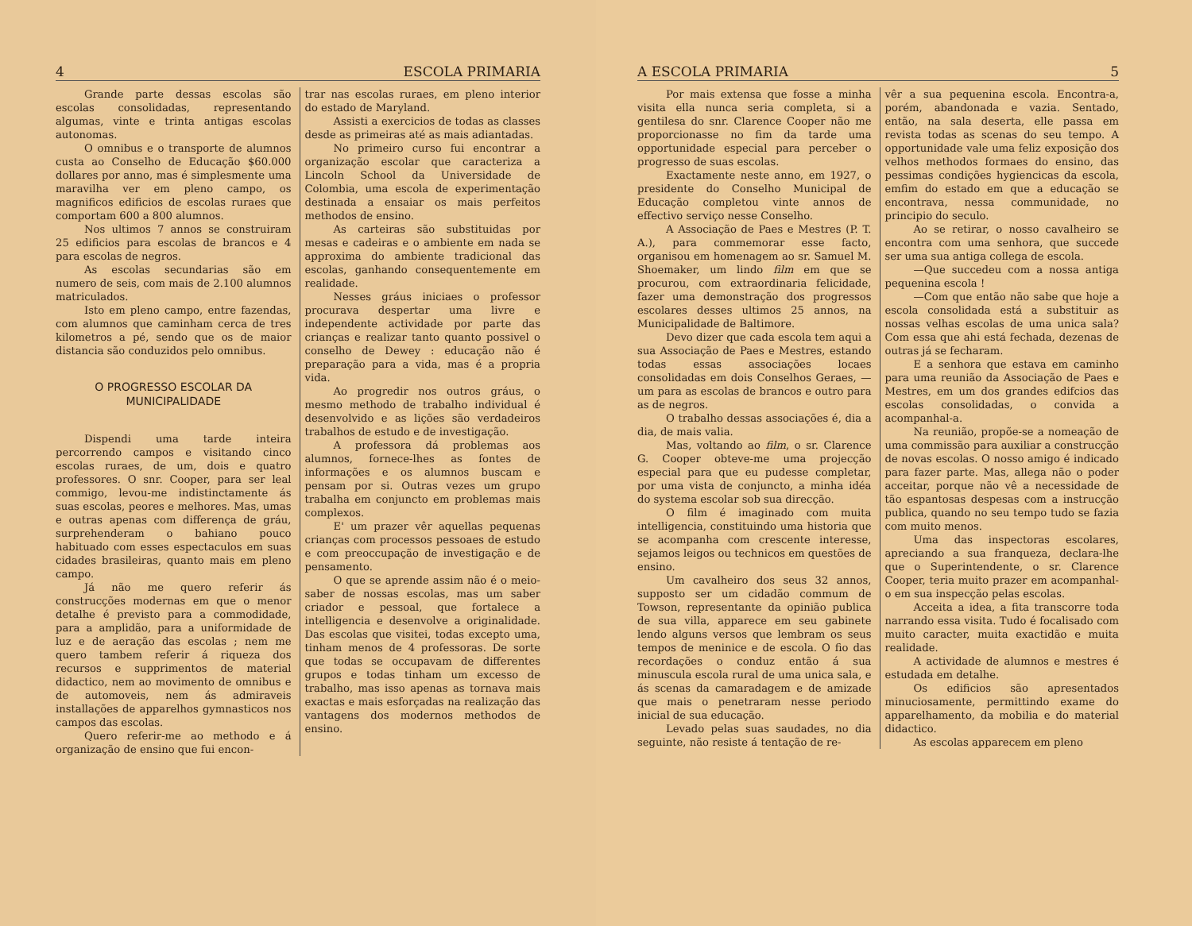4 ESCOLA PRIMARIA
Grande parte dessas escolas são escolas consolidadas, representando algumas, vinte e trinta antigas escolas autonomas.
O omnibus e o transporte de alumnos custa ao Conselho de Educação $60.000 dollares por anno, mas é simplesmente uma maravilha ver em pleno campo, os magnificos edificios de escolas ruraes que comportam 600 a 800 alumnos.
Nos ultimos 7 annos se construiram 25 edificios para escolas de brancos e 4 para escolas de negros.
As escolas secundarias são em numero de seis, com mais de 2.100 alumnos matriculados.
Isto em pleno campo, entre fazendas, com alumnos que caminham cerca de tres kilometros a pé, sendo que os de maior distancia são conduzidos pelo omnibus.
O PROGRESSO ESCOLAR DA
MUNICIPALIDADE
Dispendi uma tarde inteira percorrendo campos e visitando cinco escolas ruraes, de um, dois e quatro professores. O snr. Cooper, para ser leal commigo, levou-me indistinctamente ás suas escolas, peores e melhores. Mas, umas e outras apenas com differença de gráu, surprehenderam o bahiano pouco habituado com esses espectaculos em suas cidades brasileiras, quanto mais em pleno campo.
Já não me quero referir ás construcções modernas em que o menor detalhe é previsto para a commodidade, para a amplidão, para a uniformidade de luz e de aeração das escolas ; nem me quero tambem referir á riqueza dos recursos e supprimentos de material didactico, nem ao movimento de omnibus e de automoveis, nem ás admiraveis installações de apparelhos gymnasticos nos campos das escolas.
Quero referir-me ao methodo e á organização de ensino que fui encon-
trar nas escolas ruraes, em pleno interior do estado de Maryland.
Assisti a exercicios de todas as classes desde as primeiras até as mais adiantadas.
No primeiro curso fui encontrar a organização escolar que caracteriza a Lincoln School da Universidade de Colombia, uma escola de experimentação destinada a ensaiar os mais perfeitos methodos de ensino.
As carteiras são substituidas por mesas e cadeiras e o ambiente em nada se approxima do ambiente tradicional das escolas, ganhando consequentemente em realidade.
Nesses gráus iniciaes o professor procurava despertar uma livre e independente actividade por parte das crianças e realizar tanto quanto possivel o conselho de Dewey : educação não é preparação para a vida, mas é a propria vida.
Ao progredir nos outros gráus, o mesmo methodo de trabalho individual é desenvolvido e as lições são verdadeiros trabalhos de estudo e de investigação.
A professora dá problemas aos alumnos, fornece-lhes as fontes de informações e os alumnos buscam e pensam por si. Outras vezes um grupo trabalha em conjuncto em problemas mais complexos.
E' um prazer vêr aquellas pequenas crianças com processos pessoaes de estudo e com preoccupação de investigação e de pensamento.
O que se aprende assim não é o meio-saber de nossas escolas, mas um saber criador e pessoal, que fortalece a intelligencia e desenvolve a originalidade. Das escolas que visitei, todas excepto uma, tinham menos de 4 professoras. De sorte que todas se occupavam de differentes grupos e todas tinham um excesso de trabalho, mas isso apenas as tornava mais exactas e mais esforçadas na realização das vantagens dos modernos methodos de ensino.
A ESCOLA PRIMARIA 5
Por mais extensa que fosse a minha visita ella nunca seria completa, si a gentilesa do snr. Clarence Cooper não me proporcionasse no fim da tarde uma opportunidade especial para perceber o progresso de suas escolas.
Exactamente neste anno, em 1927, o presidente do Conselho Municipal de Educação completou vinte annos de effectivo serviço nesse Conselho.
A Associação de Paes e Mestres (P. T. A.), para commemorar esse facto, organisou em homenagem ao sr. Samuel M. Shoemaker, um lindo film em que se procurou, com extraordinaria felicidade, fazer uma demonstração dos progressos escolares desses ultimos 25 annos, na Municipalidade de Baltimore.
Devo dizer que cada escola tem aqui a sua Associação de Paes e Mestres, estando todas essas associações locaes consolidadas em dois Conselhos Geraes, —um para as escolas de brancos e outro para as de negros.
O trabalho dessas associações é, dia a dia, de mais valia.
Mas, voltando ao film, o sr. Clarence G. Cooper obteve-me uma projecção especial para que eu pudesse completar, por uma vista de conjuncto, a minha idéa do systema escolar sob sua direcção.
O film é imaginado com muita intelligencia, constituindo uma historia que se acompanha com crescente interesse, sejamos leigos ou technicos em questões de ensino.
Um cavalheiro dos seus 32 annos, supposto ser um cidadão commum de Towson, representante da opinião publica de sua villa, apparece em seu gabinete lendo alguns versos que lembram os seus tempos de meninice e de escola. O fio das recordações o conduz então á sua minuscula escola rural de uma unica sala, e ás scenas da camaradagem e de amizade que mais o penetraram nesse periodo inicial de sua educação.
Levado pelas suas saudades, no dia seguinte, não resiste á tentação de re-
vêr a sua pequenina escola. Encontra-a, porém, abandonada e vazia. Sentado, então, na sala deserta, elle passa em revista todas as scenas do seu tempo. A opportunidade vale uma feliz exposição dos velhos methodos formaes do ensino, das pessimas condições hygiencicas da escola, emfim do estado em que a educação se encontrava, nessa communidade, no principio do seculo.
Ao se retirar, o nosso cavalheiro se encontra com uma senhora, que succede ser uma sua antiga collega de escola.
—Que succedeu com a nossa antiga pequenina escola !
—Com que então não sabe que hoje a escola consolidada está a substituir as nossas velhas escolas de uma unica sala? Com essa que ahi está fechada, dezenas de outras já se fecharam.
E a senhora que estava em caminho para uma reunião da Associação de Paes e Mestres, em um dos grandes edifcios das escolas consolidadas, o convida a acompanhal-a.
Na reunião, propõe-se a nomeação de uma commissão para auxiliar a construcção de novas escolas. O nosso amigo é indicado para fazer parte. Mas, allega não o poder acceitar, porque não vê a necessidade de tão espantosas despesas com a instrucção publica, quando no seu tempo tudo se fazia com muito menos.
Uma das inspectoras escolares, apreciando a sua franqueza, declara-lhe que o Superintendente, o sr. Clarence Cooper, teria muito prazer em acompanhal-o em sua inspecção pelas escolas.
Acceita a idea, a fita transcorre toda narrando essa visita. Tudo é focalisado com muito caracter, muita exactidão e muita realidade.
A actividade de alumnos e mestres é estudada em detalhe.
Os edificios são apresentados minuciosamente, permittindo exame do apparelhamento, da mobilia e do material didactico.
As escolas apparecem em pleno